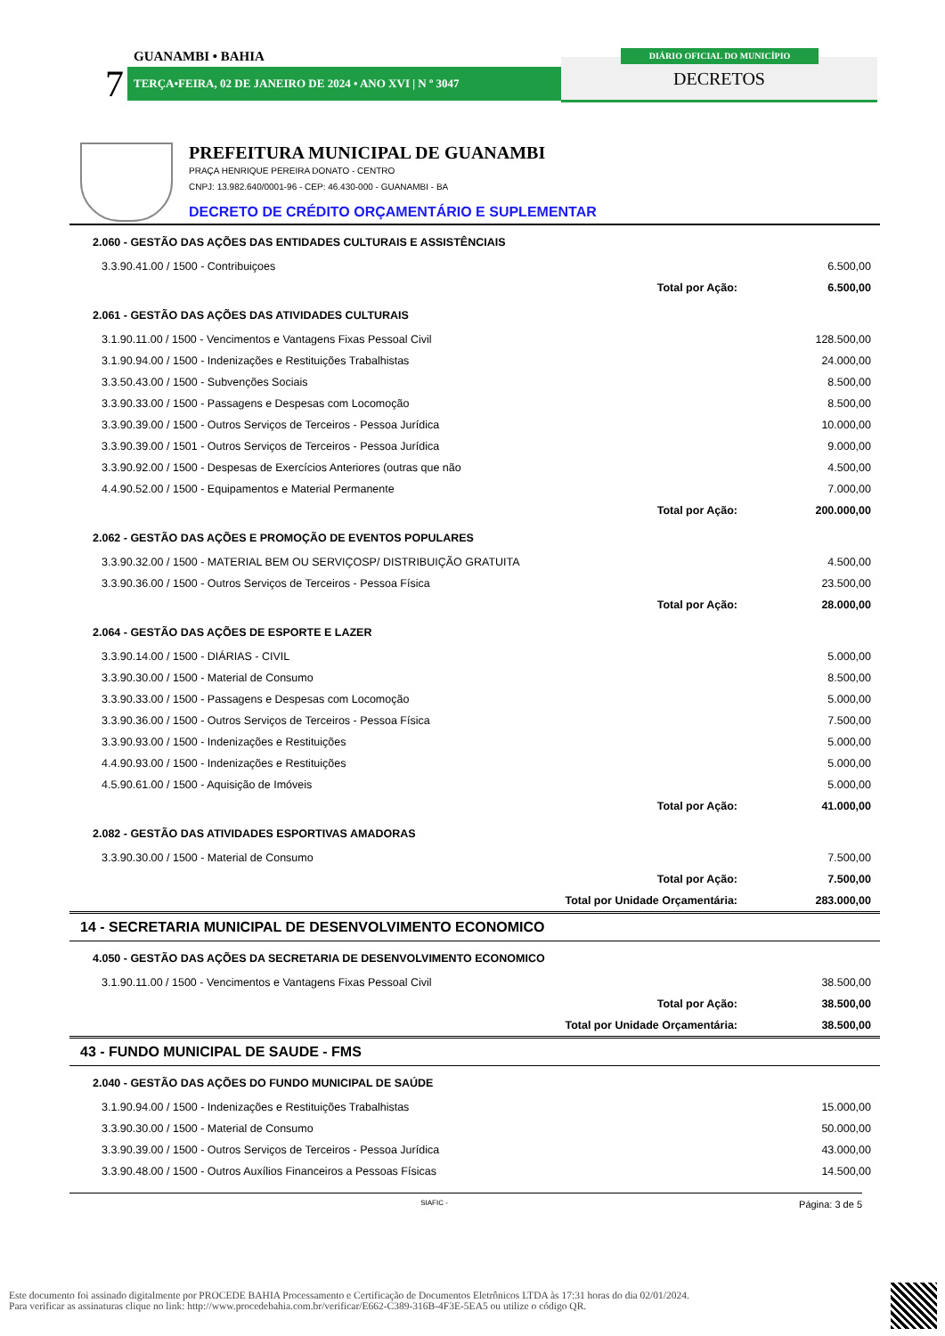GUANAMBI • BAHIA
7 TERÇA•FEIRA, 02 DE JANEIRO DE 2024 • ANO XVI | N º 3047 DECRETOS
DIÁRIO OFICIAL DO MUNICÍPIO
PREFEITURA MUNICIPAL DE GUANAMBI
PRAÇA HENRIQUE PEREIRA DONATO - CENTRO
CNPJ: 13.982.640/0001-96 - CEP: 46.430-000 - GUANAMBI - BA
DECRETO DE CRÉDITO ORÇAMENTÁRIO E SUPLEMENTAR
| 2.060 - GESTÃO DAS AÇÕES DAS ENTIDADES CULTURAIS E ASSISTÊNCIAIS | |
| 3.3.90.41.00 / 1500 - Contribuiçoes | 6.500,00 |
| Total por Ação: | 6.500,00 |
| 2.061 - GESTÃO DAS AÇÕES DAS ATIVIDADES CULTURAIS | |
| 3.1.90.11.00 / 1500 - Vencimentos e Vantagens Fixas Pessoal Civil | 128.500,00 |
| 3.1.90.94.00 / 1500 - Indenizações e Restituições Trabalhistas | 24.000,00 |
| 3.3.50.43.00 / 1500 - Subvenções Sociais | 8.500,00 |
| 3.3.90.33.00 / 1500 - Passagens e Despesas com Locomoção | 8.500,00 |
| 3.3.90.39.00 / 1500 - Outros Serviços de Terceiros - Pessoa Jurídica | 10.000,00 |
| 3.3.90.39.00 / 1501 - Outros Serviços de Terceiros - Pessoa Jurídica | 9.000,00 |
| 3.3.90.92.00 / 1500 - Despesas de Exercícios Anteriores (outras que não | 4.500,00 |
| 4.4.90.52.00 / 1500 - Equipamentos e Material Permanente | 7.000,00 |
| Total por Ação: | 200.000,00 |
| 2.062 - GESTÃO DAS AÇÕES E PROMOÇÃO DE EVENTOS POPULARES | |
| 3.3.90.32.00 / 1500 - MATERIAL BEM OU SERVIÇOSP/ DISTRIBUIÇÃO GRATUITA | 4.500,00 |
| 3.3.90.36.00 / 1500 - Outros Serviços de Terceiros - Pessoa Física | 23.500,00 |
| Total por Ação: | 28.000,00 |
| 2.064 - GESTÃO DAS AÇÕES DE ESPORTE E LAZER | |
| 3.3.90.14.00 / 1500 - DIÁRIAS - CIVIL | 5.000,00 |
| 3.3.90.30.00 / 1500 - Material de Consumo | 8.500,00 |
| 3.3.90.33.00 / 1500 - Passagens e Despesas com Locomoção | 5.000,00 |
| 3.3.90.36.00 / 1500 - Outros Serviços de Terceiros - Pessoa Física | 7.500,00 |
| 3.3.90.93.00 / 1500 - Indenizações e Restituições | 5.000,00 |
| 4.4.90.93.00 / 1500 - Indenizações e Restituições | 5.000,00 |
| 4.5.90.61.00 / 1500 - Aquisição de Imóveis | 5.000,00 |
| Total por Ação: | 41.000,00 |
| 2.082 - GESTÃO DAS ATIVIDADES ESPORTIVAS AMADORAS | |
| 3.3.90.30.00 / 1500 - Material de Consumo | 7.500,00 |
| Total por Ação: | 7.500,00 |
| Total por Unidade Orçamentária: | 283.000,00 |
| 14 - SECRETARIA MUNICIPAL DE DESENVOLVIMENTO ECONOMICO | |
| 4.050 - GESTÃO DAS AÇÕES DA SECRETARIA DE DESENVOLVIMENTO ECONOMICO | |
| 3.1.90.11.00 / 1500 - Vencimentos e Vantagens Fixas Pessoal Civil | 38.500,00 |
| Total por Ação: | 38.500,00 |
| Total por Unidade Orçamentária: | 38.500,00 |
| 43 - FUNDO MUNICIPAL DE SAUDE - FMS | |
| 2.040 - GESTÃO DAS AÇÕES DO FUNDO MUNICIPAL DE SAÚDE | |
| 3.1.90.94.00 / 1500 - Indenizações e Restituições Trabalhistas | 15.000,00 |
| 3.3.90.30.00 / 1500 - Material de Consumo | 50.000,00 |
| 3.3.90.39.00 / 1500 - Outros Serviços de Terceiros - Pessoa Jurídica | 43.000,00 |
| 3.3.90.48.00 / 1500 - Outros Auxílios Financeiros a Pessoas Físicas | 14.500,00 |
SIAFIC - Página: 3 de 5
Este documento foi assinado digitalmente por PROCEDE BAHIA Processamento e Certificação de Documentos Eletrônicos LTDA às 17:31 horas do dia 02/01/2024.
Para verificar as assinaturas clique no link: http://www.procedebahia.com.br/verificar/E662-C389-316B-4F3E-5EA5 ou utilize o código QR.